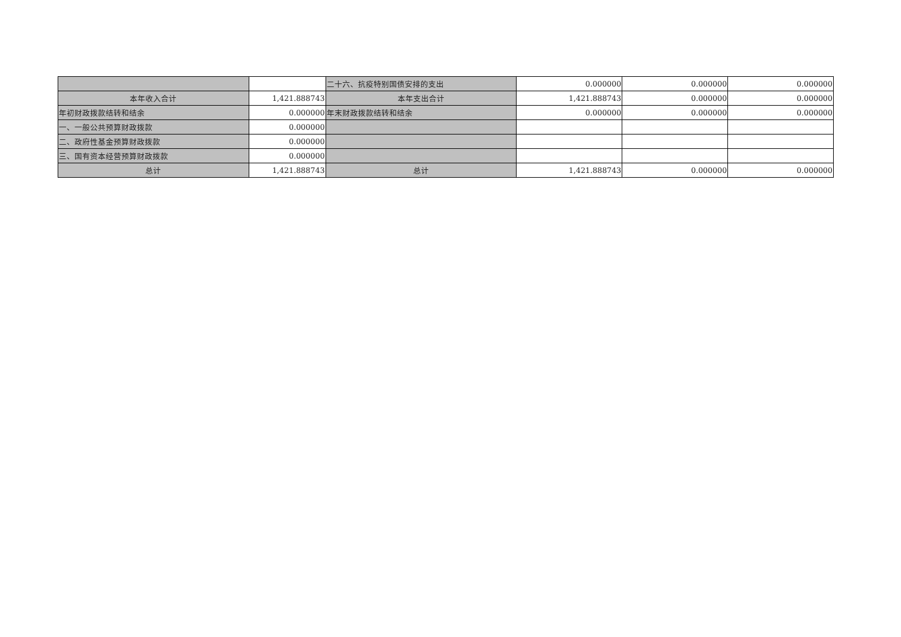| | | 二十六、抗疫特别国债安排的支出 | 0.000000 | 0.000000 | 0.000000 |
| 本年收入合计 | 1,421.888743 | 本年支出合计 | 1,421.888743 | 0.000000 | 0.000000 |
| 年初财政拨款结转和结余 | 0.000000 | 年末财政拨款结转和结余 | 0.000000 | 0.000000 | 0.000000 |
| 一、一般公共预算财政拨款 | 0.000000 | | | | |
| 二、政府性基金预算财政拨款 | 0.000000 | | | | |
| 三、国有资本经营预算财政拨款 | 0.000000 | | | | |
| 总计 | 1,421.888743 | 总计 | 1,421.888743 | 0.000000 | 0.000000 |